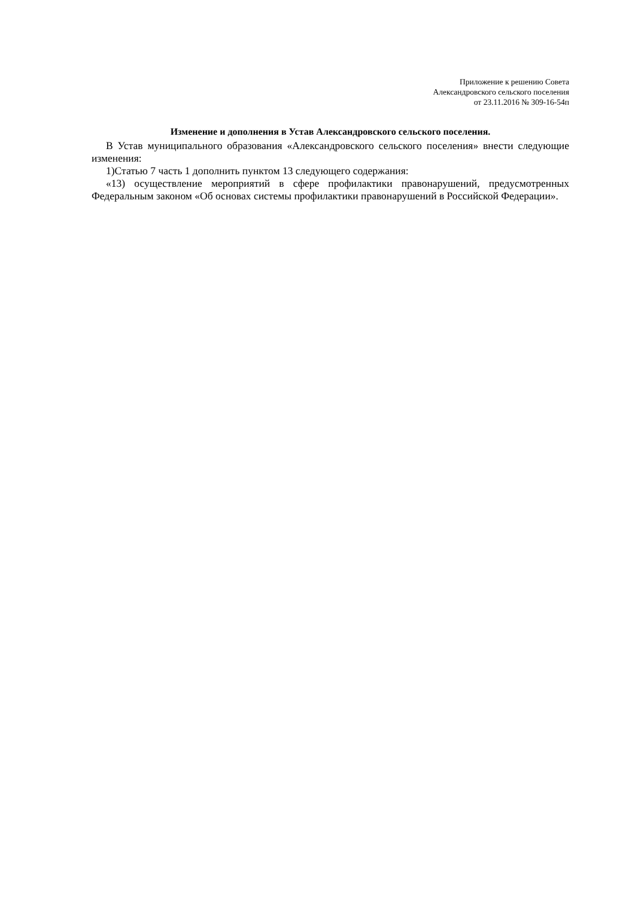Приложение к решению Совета
Александровского сельского поселения
от 23.11.2016 № 309-16-54п
Изменение и дополнения в Устав Александровского сельского поселения.
В Устав муниципального образования «Александровского сельского поселения» внести следующие изменения:
1)Статью 7 часть 1 дополнить пунктом 13 следующего содержания:
«13) осуществление мероприятий в сфере профилактики правонарушений, предусмотренных Федеральным законом «Об основах системы профилактики правонарушений в Российской Федерации».